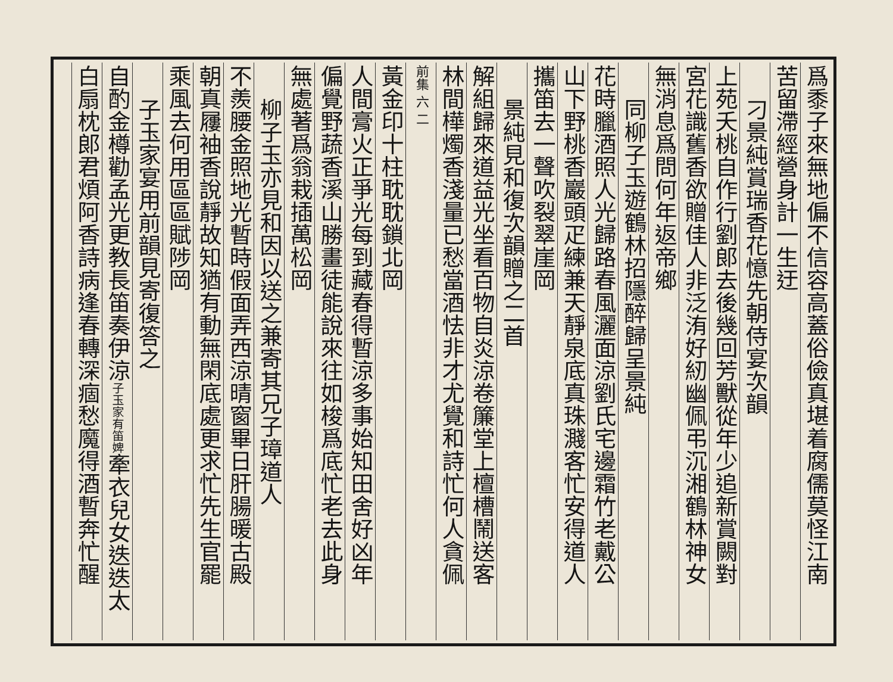爲黍子來無地偏不信容高蓋俗儉真堪着腐儒莫怪江南
苦留滯經營身計一生迂
刁景純賞瑞香花憶先朝侍宴次韻
上苑夭桃自作行劉郎去後幾回芳獸從年少追新賞闕對
宮花識舊香欲贈佳人非泛洧好紉幽佩弔沉湘鶴林神女
無消息爲問何年返帝鄉
同柳子玉遊鶴林招隱醉歸呈景純
花時臘酒照人光歸路春風灑面涼劉氏宅邊霜竹老戴公
山下野桃香巖頭疋練兼天靜泉底真珠濺客忙安得道人
攜笛去一聲吹裂翠崖岡
景純見和復次韻贈之二首
解組歸來道益光坐看百物自炎涼卷簾堂上檀槽鬧送客
林間樺燭香淺量已愁當酒怯非才尤覺和詩忙何人貪佩
前集 六 二
黃金印十柱耽耽鎖北岡
人間膏火正爭光每到藏春得暫涼多事始知田舍好凶年
偏覺野蔬香溪山勝畫徒能說來往如梭爲底忙老去此身
無處著爲翁栽插萬松岡
柳子玉亦見和因以送之兼寄其兄子璋道人
不羨腰金照地光暫時假面弄西涼晴窗畢日肝腸暖古殿
朝真屨袖香說靜故知猶有動無閑底處更求忙先生官罷
乘風去何用區區賦陟岡
子玉家宴用前韻見寄復答之
自酌金樽勸孟光更教長笛奏伊涼子玉家有笛婢牽衣兒女迭迭太
白扇枕郎君煩阿香詩病逢春轉深痼愁魔得酒暫奔忙醒